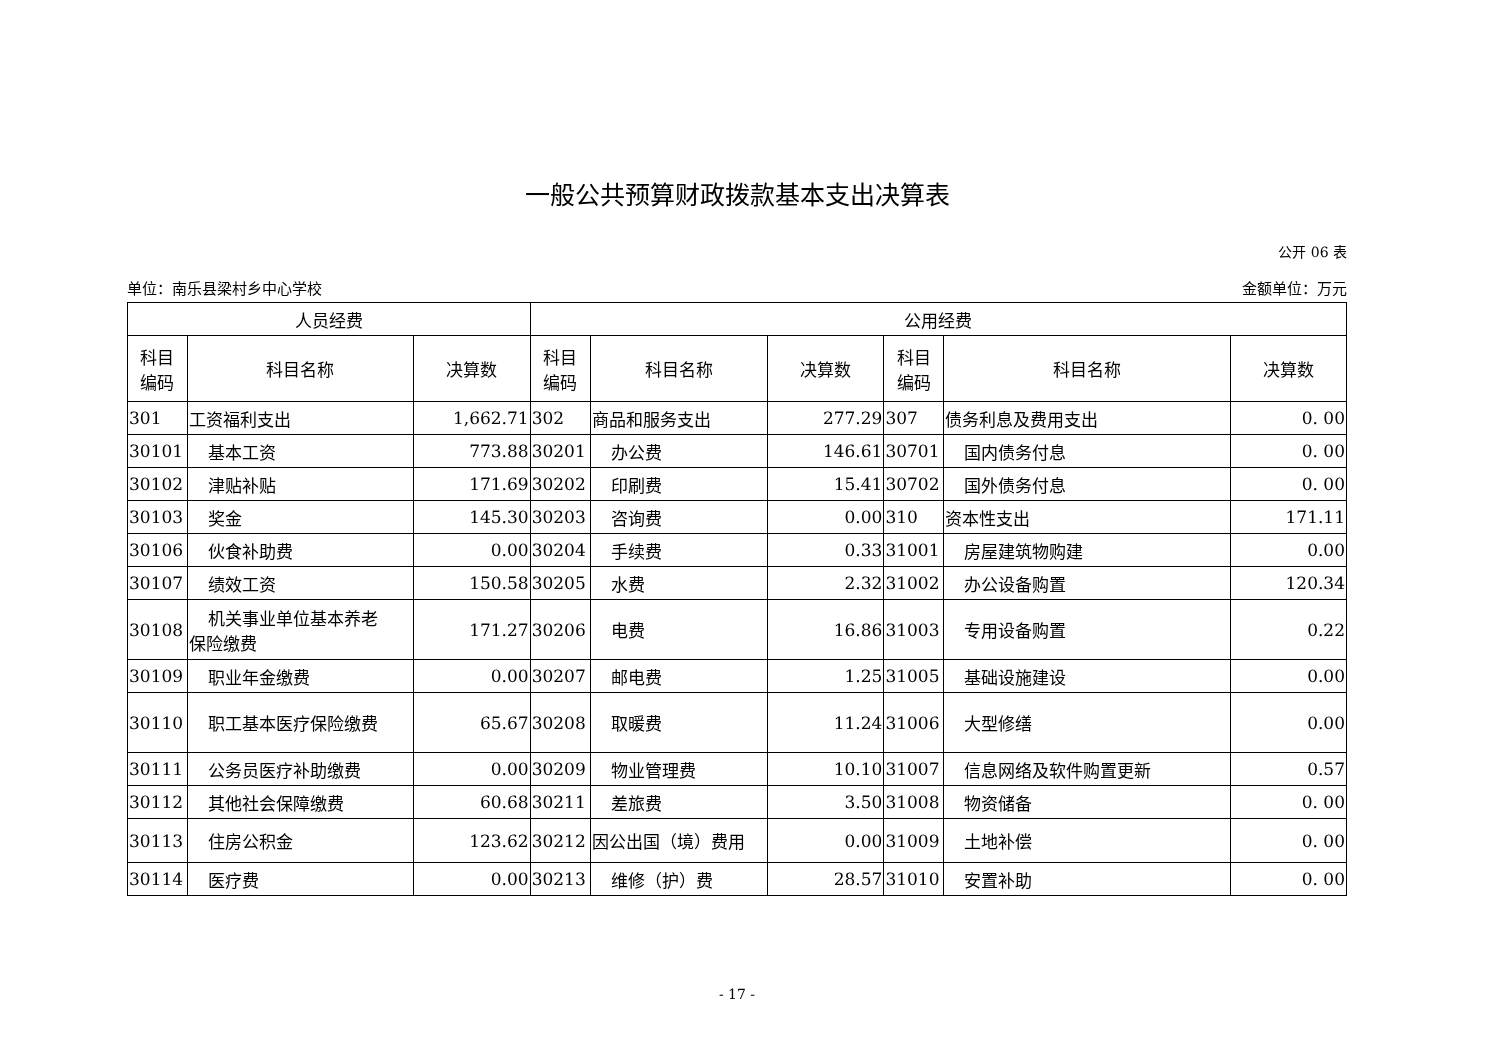一般公共预算财政拨款基本支出决算表
公开 06 表
单位：南乐县梁村乡中心学校 金额单位：万元
| 人员经费 | | | 公用经费 | | | | | |
| --- | --- | --- | --- | --- | --- | --- | --- | --- |
| 科目 编码 | 科目名称 | 决算数 | 科目 编码 | 科目名称 | 决算数 | 科目 编码 | 科目名称 | 决算数 |
| 301 | 工资福利支出 | 1,662.71 | 302 | 商品和服务支出 | 277.29 | 307 | 债务利息及费用支出 | 0. 00 |
| 30101 | 基本工资 | 773.88 | 30201 | 办公费 | 146.61 | 30701 | 国内债务付息 | 0. 00 |
| 30102 | 津贴补贴 | 171.69 | 30202 | 印刷费 | 15.41 | 30702 | 国外债务付息 | 0. 00 |
| 30103 | 奖金 | 145.30 | 30203 | 咨询费 | 0.00 | 310 | 资本性支出 | 171.11 |
| 30106 | 伙食补助费 | 0.00 | 30204 | 手续费 | 0.33 | 31001 | 房屋建筑物购建 | 0.00 |
| 30107 | 绩效工资 | 150.58 | 30205 | 水费 | 2.32 | 31002 | 办公设备购置 | 120.34 |
| 30108 | 机关事业单位基本养老 保险缴费 | 171.27 | 30206 | 电费 | 16.86 | 31003 | 专用设备购置 | 0.22 |
| 30109 | 职业年金缴费 | 0.00 | 30207 | 邮电费 | 1.25 | 31005 | 基础设施建设 | 0.00 |
| 30110 | 职工基本医疗保险缴费 | 65.67 | 30208 | 取暖费 | 11.24 | 31006 | 大型修缮 | 0.00 |
| 30111 | 公务员医疗补助缴费 | 0.00 | 30209 | 物业管理费 | 10.10 | 31007 | 信息网络及软件购置更新 | 0.57 |
| 30112 | 其他社会保障缴费 | 60.68 | 30211 | 差旅费 | 3.50 | 31008 | 物资储备 | 0. 00 |
| 30113 | 住房公积金 | 123.62 | 30212 | 因公出国（境）费用 | 0.00 | 31009 | 土地补偿 | 0. 00 |
| 30114 | 医疗费 | 0.00 | 30213 | 维修（护）费 | 28.57 | 31010 | 安置补助 | 0. 00 |
- 17 -